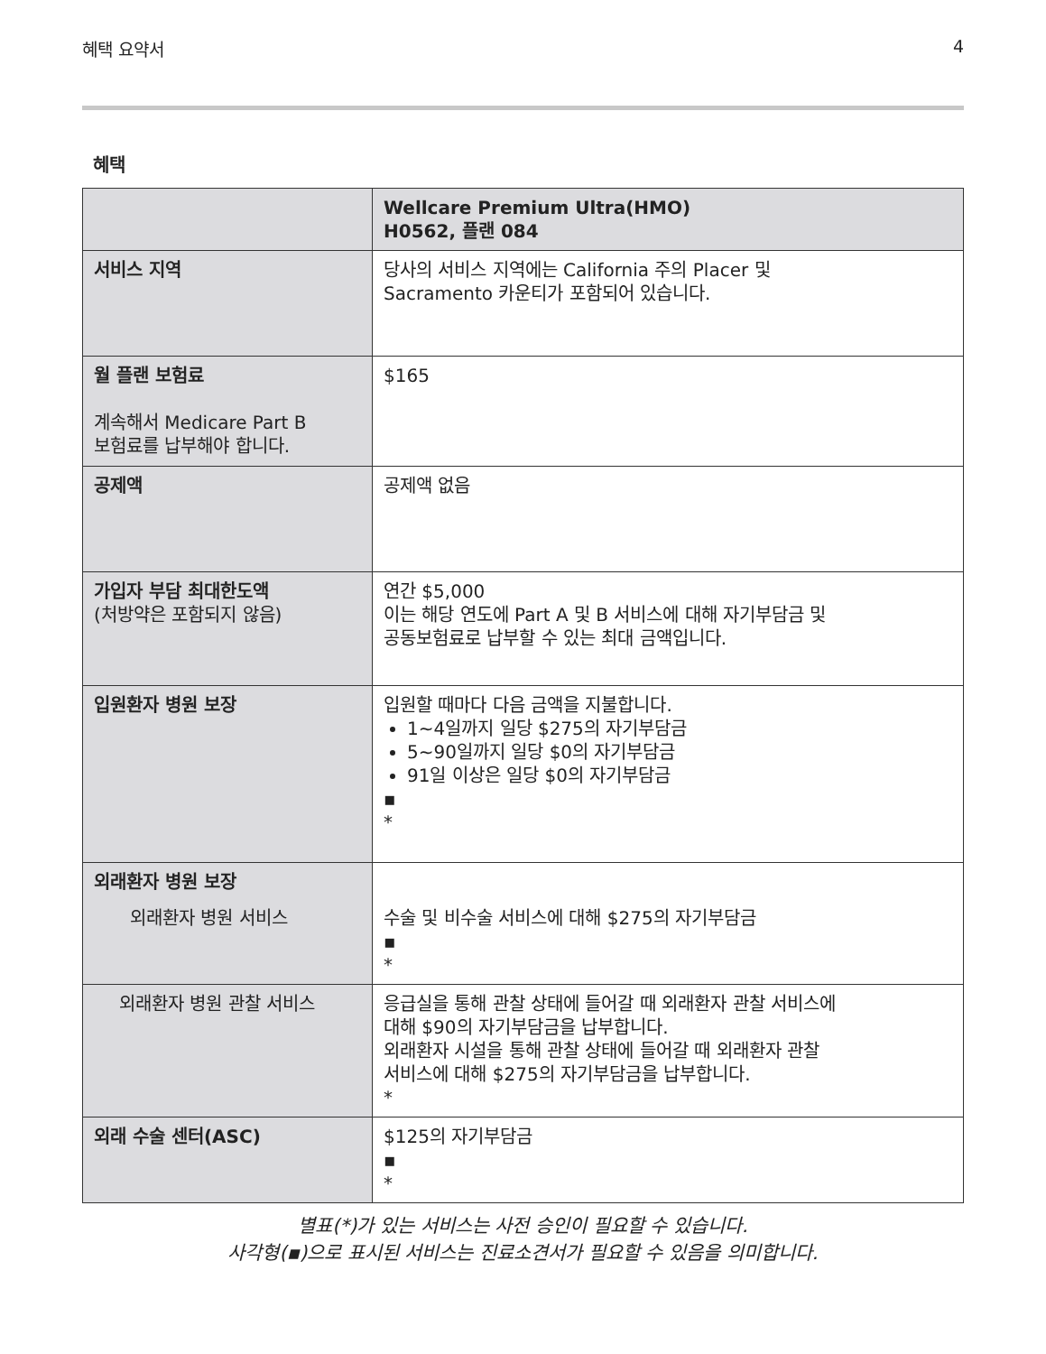혜택 요약서 4
혜택
| | Wellcare Premium Ultra(HMO) H0562, 플랜 084 |
| --- | --- |
| 서비스 지역 | 당사의 서비스 지역에는 California 주의 Placer 및 Sacramento 카운티가 포함되어 있습니다. |
| 월 플랜 보험료 계속해서 Medicare Part B 보험료를 납부해야 합니다. | $165 |
| 공제액 | 공제액 없음 |
| 가입자 부담 최대한도액 (처방약은 포함되지 않음) | 연간 $5,000 이는 해당 연도에 Part A 및 B 서비스에 대해 자기부담금 및 공동보험료로 납부할 수 있는 최대 금액입니다. |
| 입원환자 병원 보장 | 입원할 때마다 다음 금액을 지불합니다. 1~4일까지 일당 $275의 자기부담금 5~90일까지 일당 $0의 자기부담금 91일 이상은 일당 $0의 자기부담금 ▪ * |
| 외래환자 병원 보장 외래환자 병원 서비스 | 수술 및 비수술 서비스에 대해 $275의 자기부담금 ▪ * |
| 외래환자 병원 관찰 서비스 | 응급실을 통해 관찰 상태에 들어갈 때 외래환자 관찰 서비스에 대해 $90의 자기부담금을 납부합니다. 외래환자 시설을 통해 관찰 상태에 들어갈 때 외래환자 관찰 서비스에 대해 $275의 자기부담금을 납부합니다. * |
| 외래 수술 센터(ASC) | $125의 자기부담금 ▪ * |
별표(*)가 있는 서비스는 사전 승인이 필요할 수 있습니다.
사각형(▪)으로 표시된 서비스는 진료소견서가 필요할 수 있음을 의미합니다.